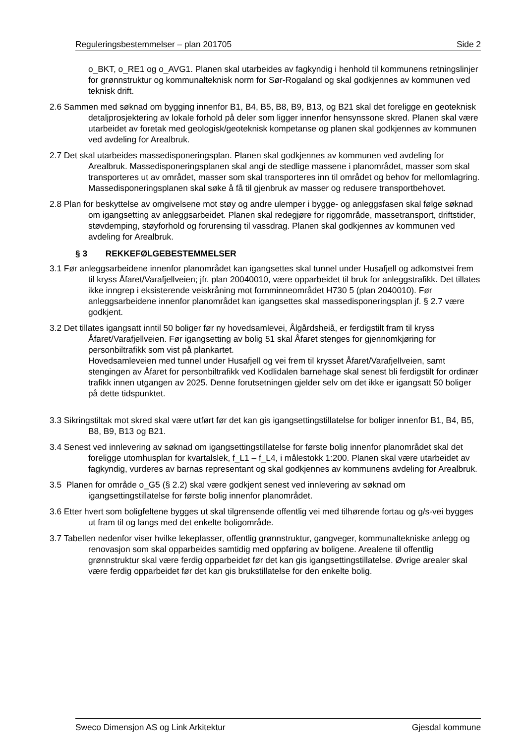Reguleringsbestemmelser – plan 201705 Side 2
o_BKT, o_RE1 og o_AVG1. Planen skal utarbeides av fagkyndig i henhold til kommunens retningslinjer for grønnstruktur og kommunalteknisk norm for Sør-Rogaland og skal godkjennes av kommunen ved teknisk drift.
2.6 Sammen med søknad om bygging innenfor B1, B4, B5, B8, B9, B13, og B21 skal det foreligge en geoteknisk detaljprosjektering av lokale forhold på deler som ligger innenfor hensynssone skred. Planen skal være utarbeidet av foretak med geologisk/geoteknisk kompetanse og planen skal godkjennes av kommunen ved avdeling for Arealbruk.
2.7 Det skal utarbeides massedisponeringsplan. Planen skal godkjennes av kommunen ved avdeling for Arealbruk. Massedisponeringsplanen skal angi de stedlige massene i planområdet, masser som skal transporteres ut av området, masser som skal transporteres inn til området og behov for mellomlagring. Massedisponeringsplanen skal søke å få til gjenbruk av masser og redusere transportbehovet.
2.8 Plan for beskyttelse av omgivelsene mot støy og andre ulemper i bygge- og anleggsfasen skal følge søknad om igangsetting av anleggsarbeidet. Planen skal redegjøre for riggområde, massetransport, driftstider, støvdemping, støyforhold og forurensing til vassdrag. Planen skal godkjennes av kommunen ved avdeling for Arealbruk.
§ 3 REKKEFØLGEBESTEMMELSER
3.1 Før anleggsarbeidene innenfor planområdet kan igangsettes skal tunnel under Husafjell og adkomstvei frem til kryss Åfaret/Varafjellveien; jfr. plan 20040010, være opparbeidet til bruk for anleggstrafikk. Det tillates ikke inngrep i eksisterende veiskråning mot fornminneområdet H730 5 (plan 2040010). Før anleggsarbeidene innenfor planområdet kan igangsettes skal massedisponeringsplan jf. § 2.7 være godkjent.
3.2 Det tillates igangsatt inntil 50 boliger før ny hovedsamlevei, Ålgårdsheiå, er ferdigstilt fram til kryss Åfaret/Varafjellveien. Før igangsetting av bolig 51 skal Åfaret stenges for gjennomkjøring for personbiltrafikk som vist på plankartet.
Hovedsamleveien med tunnel under Husafjell og vei frem til krysset Åfaret/Varafjellveien, samt stengingen av Åfaret for personbiltrafikk ved Kodlidalen barnehage skal senest bli ferdigstilt for ordinær trafikk innen utgangen av 2025. Denne forutsetningen gjelder selv om det ikke er igangsatt 50 boliger på dette tidspunktet.
3.3 Sikringstiltak mot skred skal være utført før det kan gis igangsettingstillatelse for boliger innenfor B1, B4, B5, B8, B9, B13 og B21.
3.4 Senest ved innlevering av søknad om igangsettingstillatelse for første bolig innenfor planområdet skal det foreligge utomhusplan for kvartalslek, f_L1 – f_L4, i målestokk 1:200. Planen skal være utarbeidet av fagkyndig, vurderes av barnas representant og skal godkjennes av kommunens avdeling for Arealbruk.
3.5 Planen for område o_G5 (§ 2.2) skal være godkjent senest ved innlevering av søknad om igangsettingstillatelse for første bolig innenfor planområdet.
3.6 Etter hvert som boligfeltene bygges ut skal tilgrensende offentlig vei med tilhørende fortau og g/s-vei bygges ut fram til og langs med det enkelte boligområde.
3.7 Tabellen nedenfor viser hvilke lekeplasser, offentlig grønnstruktur, gangveger, kommunaltekniske anlegg og renovasjon som skal opparbeides samtidig med oppføring av boligene. Arealene til offentlig grønnstruktur skal være ferdig opparbeidet før det kan gis igangsettingstillatelse. Øvrige arealer skal være ferdig opparbeidet før det kan gis brukstillatelse for den enkelte bolig.
Sweco Dimensjon AS og Link Arkitektur Gjesdal kommune